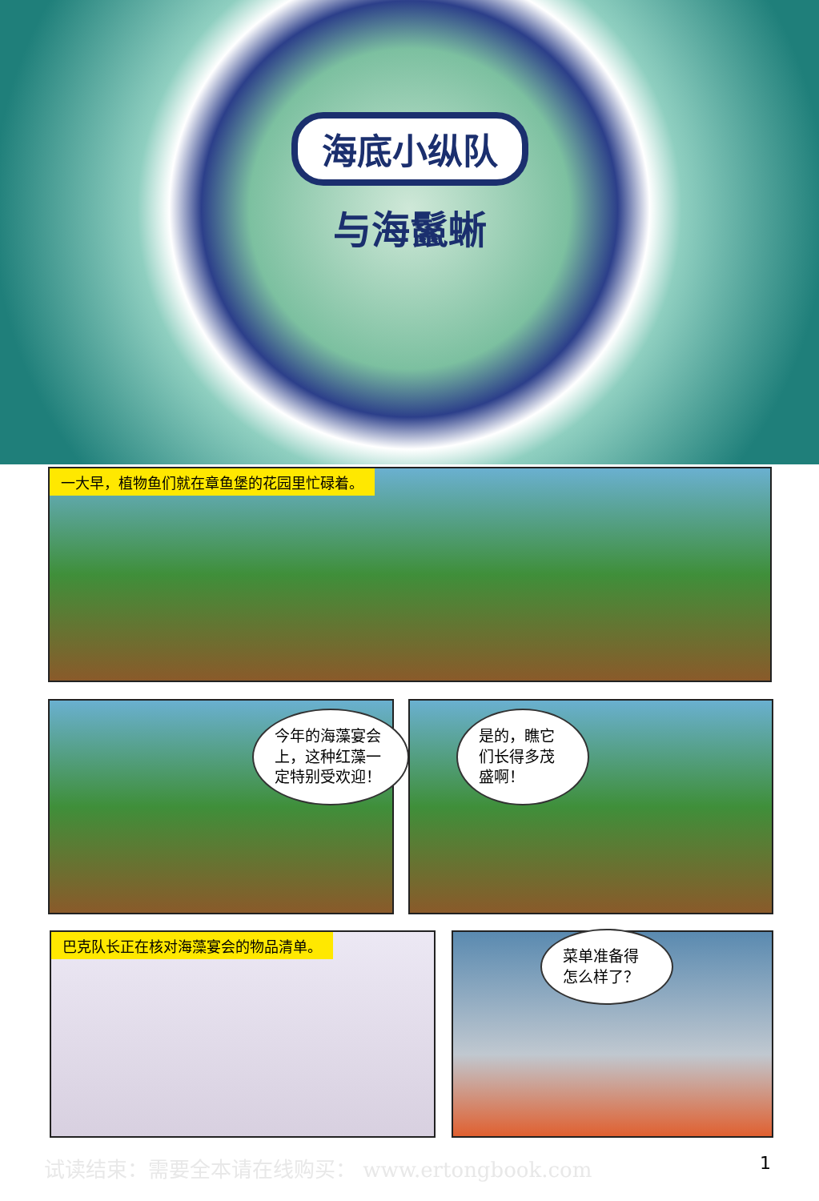海底小纵队
与海鬣蜥
一大早，植物鱼们就在章鱼堡的花园里忙碌着。
今年的海藻宴会上，这种红藻一定特别受欢迎！
是的，瞧它们长得多茂盛啊！
巴克队长正在核对海藻宴会的物品清单。
菜单准备得怎么样了？
试读结束：需要全本请在线购买： www.ertongbook.com
1